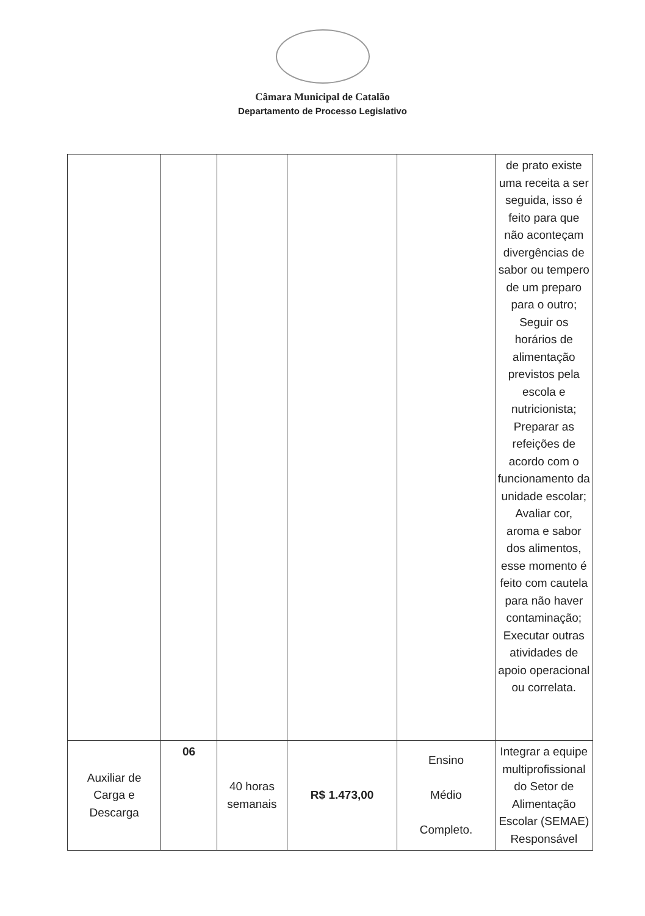Câmara Municipal de Catalão
Departamento de Processo Legislativo
| | | | | | de prato existe uma receita a ser seguida, isso é feito para que não aconteçam divergências de sabor ou tempero de um preparo para o outro; Seguir os horários de alimentação previstos pela escola e nutricionista; Preparar as refeições de acordo com o funcionamento da unidade escolar; Avaliar cor, aroma e sabor dos alimentos, esse momento é feito com cautela para não haver contaminação; Executar outras atividades de apoio operacional ou correlata. |
| Auxiliar de Carga e Descarga | 06 | 40 horas semanais | R$ 1.473,00 | Ensino Médio Completo. | Integrar a equipe multiprofissional do Setor de Alimentação Escolar (SEMAE) Responsável |